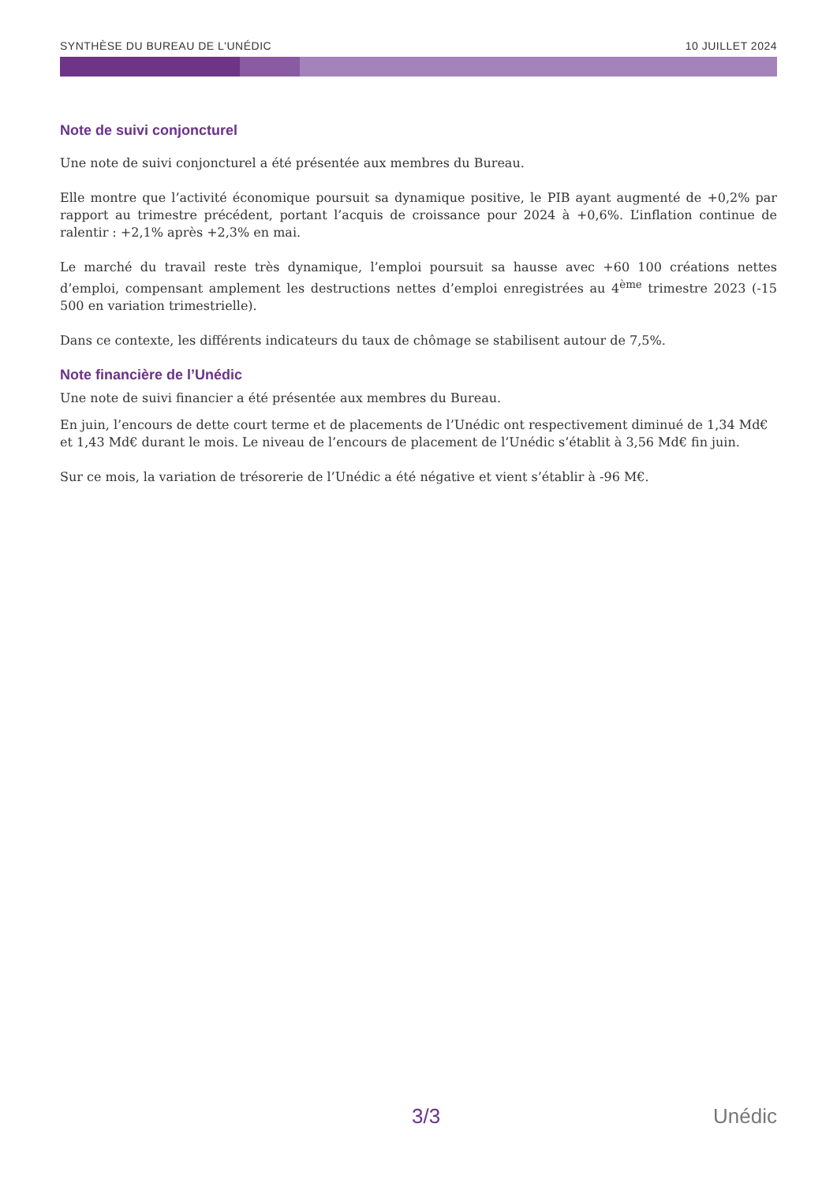SYNTHÈSE DU BUREAU DE L'UNÉDIC 10 JUILLET 2024
Note de suivi conjoncturel
Une note de suivi conjoncturel a été présentée aux membres du Bureau.
Elle montre que l’activité économique poursuit sa dynamique positive, le PIB ayant augmenté de +0,2% par rapport au trimestre précédent, portant l’acquis de croissance pour 2024 à +0,6%. L’inflation continue de ralentir : +2,1% après +2,3% en mai.
Le marché du travail reste très dynamique, l’emploi poursuit sa hausse avec +60 100 créations nettes d’emploi, compensant amplement les destructions nettes d’emploi enregistrées au 4<sup>ème</sup> trimestre 2023 (-15 500 en variation trimestrielle).
Dans ce contexte, les différents indicateurs du taux de chômage se stabilisent autour de 7,5%.
Note financière de l’Unédic
Une note de suivi financier a été présentée aux membres du Bureau.
En juin, l’encours de dette court terme et de placements de l’Unédic ont respectivement diminué de 1,34 Md€ et 1,43 Md€ durant le mois. Le niveau de l’encours de placement de l’Unédic s’établit à 3,56 Md€ fin juin.
Sur ce mois, la variation de trésorerie de l’Unédic a été négative et vient s’établir à -96 M€.
3/3 Unédic